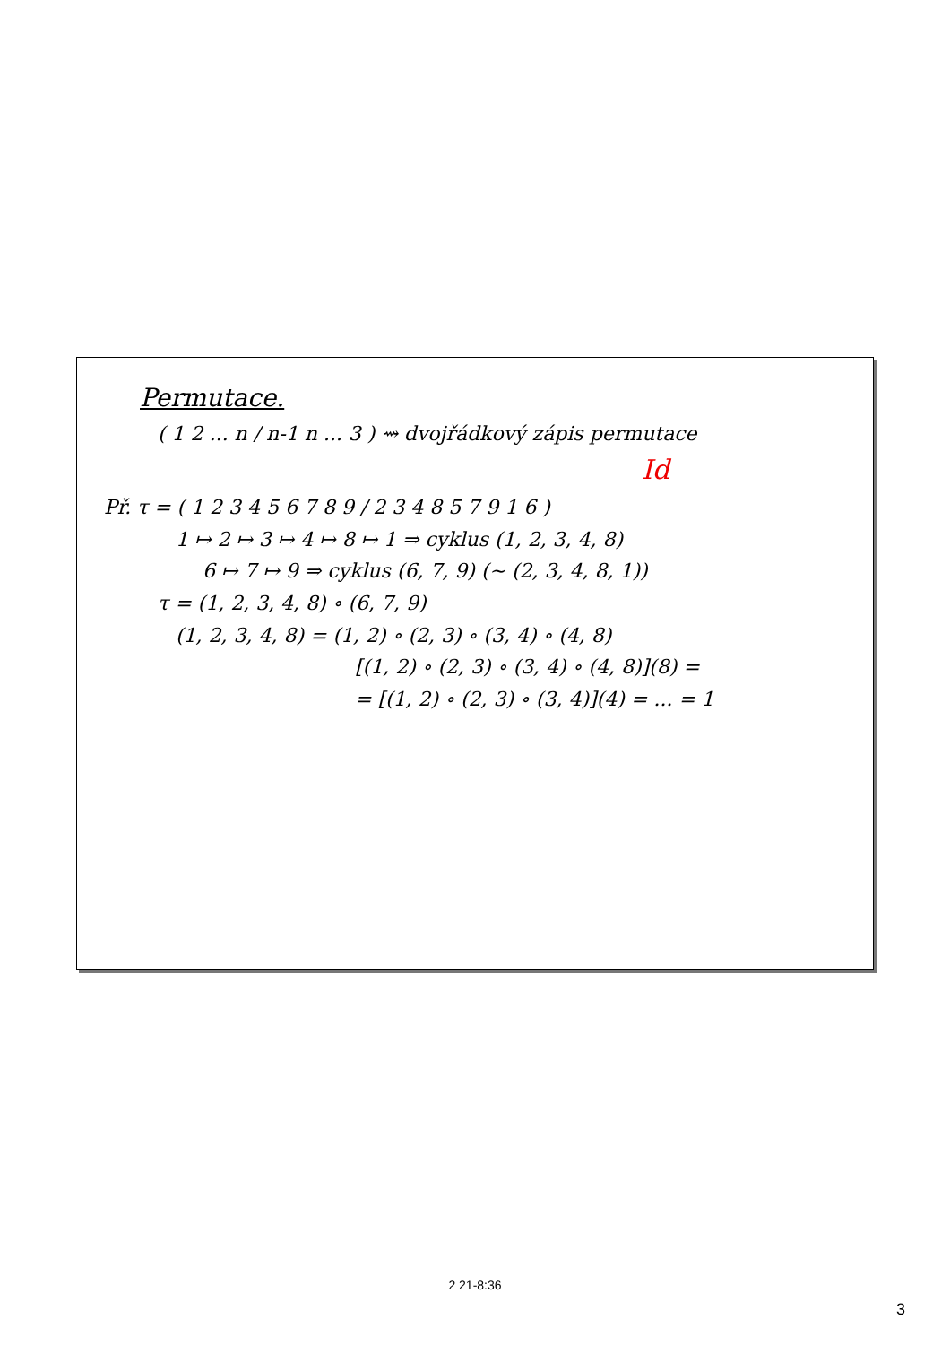Permutace.
( 1 2 ... n / n-1 n ... 3 ) ⇝ dvojřádkový zápis permutace
Id
Př. τ = ( 1 2 3 4 5 6 7 8 9 / 2 3 4 8 5 7 9 1 6 )
1 ↦ 2 ↦ 3 ↦ 4 ↦ 8 ↦ 1 ⇒ cyklus (1, 2, 3, 4, 8)
6 ↦ 7 ↦ 9 ⇒ cyklus (6, 7, 9) (∼ (2, 3, 4, 8, 1))
τ = (1, 2, 3, 4, 8) ∘ (6, 7, 9)
(1, 2, 3, 4, 8) = (1, 2) ∘ (2, 3) ∘ (3, 4) ∘ (4, 8)
[(1, 2) ∘ (2, 3) ∘ (3, 4) ∘ (4, 8)](8) =
= [(1, 2) ∘ (2, 3) ∘ (3, 4)](4) = ... = 1
2 21-8:36
3